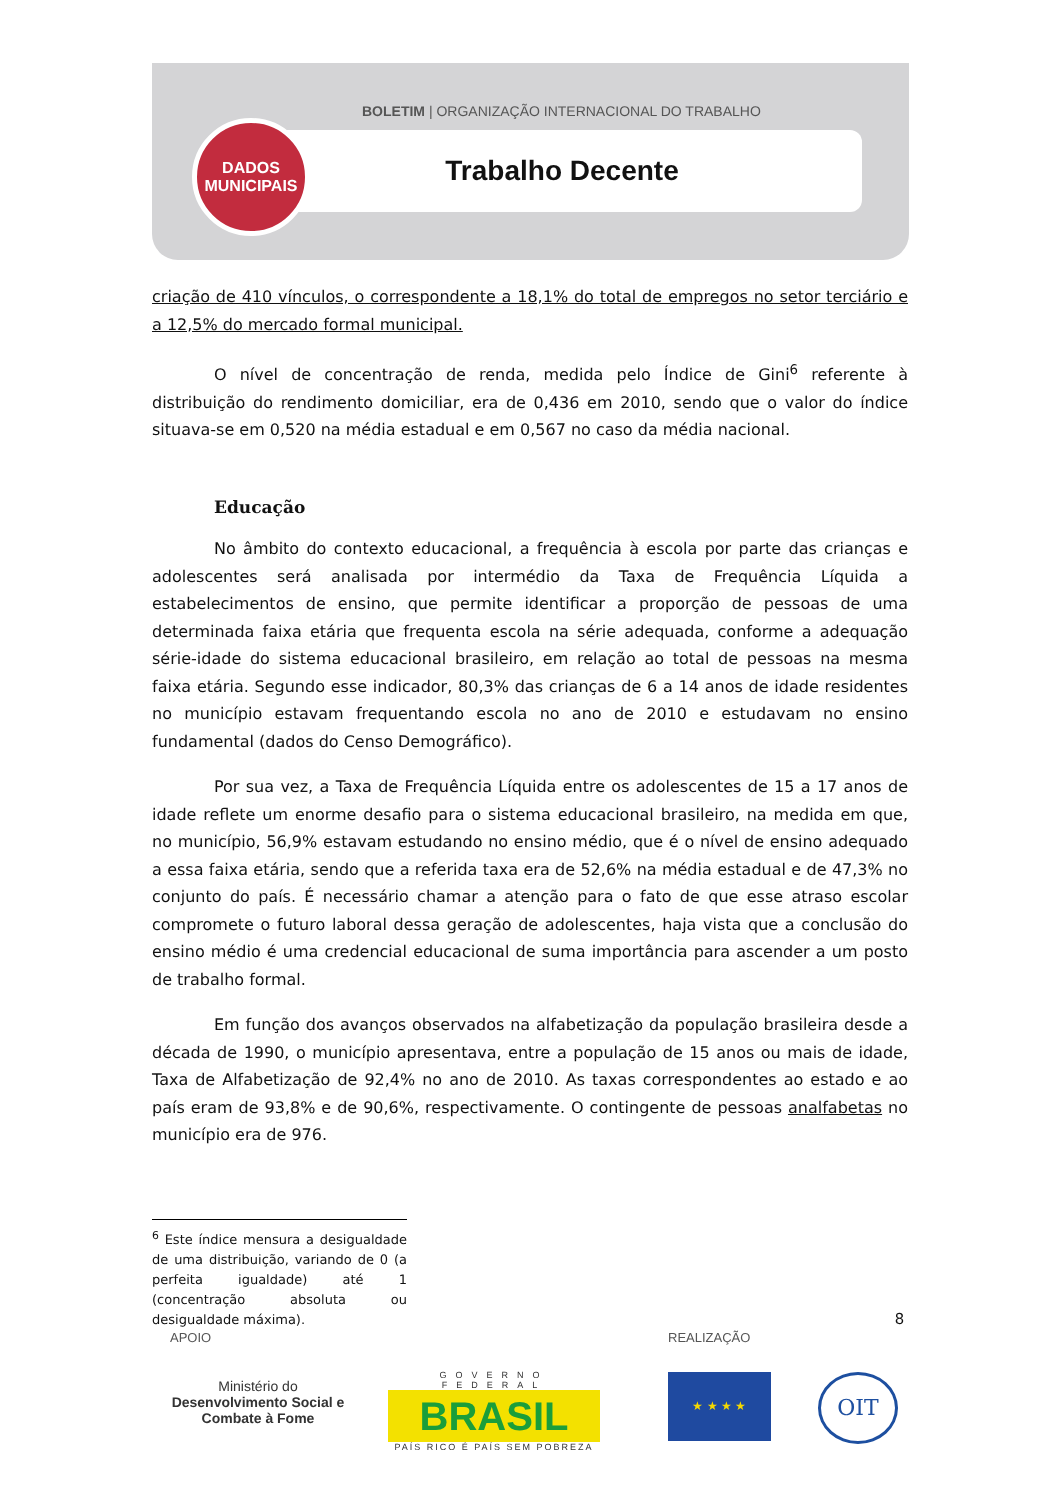BOLETIM | ORGANIZAÇÃO INTERNACIONAL DO TRABALHO
Trabalho Decente
DADOS
MUNICIPAIS
criação de 410 vínculos, o correspondente a 18,1% do total de empregos no setor terciário e a 12,5% do mercado formal municipal.
O nível de concentração de renda, medida pelo Índice de Gini<sup>6</sup> referente à distribuição do rendimento domiciliar, era de 0,436 em 2010, sendo que o valor do índice situava-se em 0,520 na média estadual e em 0,567 no caso da média nacional.
Educação
No âmbito do contexto educacional, a frequência à escola por parte das crianças e adolescentes será analisada por intermédio da Taxa de Frequência Líquida a estabelecimentos de ensino, que permite identificar a proporção de pessoas de uma determinada faixa etária que frequenta escola na série adequada, conforme a adequação série-idade do sistema educacional brasileiro, em relação ao total de pessoas na mesma faixa etária. Segundo esse indicador, 80,3% das crianças de 6 a 14 anos de idade residentes no município estavam frequentando escola no ano de 2010 e estudavam no ensino fundamental (dados do Censo Demográfico).
Por sua vez, a Taxa de Frequência Líquida entre os adolescentes de 15 a 17 anos de idade reflete um enorme desafio para o sistema educacional brasileiro, na medida em que, no município, 56,9% estavam estudando no ensino médio, que é o nível de ensino adequado a essa faixa etária, sendo que a referida taxa era de 52,6% na média estadual e de 47,3% no conjunto do país. É necessário chamar a atenção para o fato de que esse atraso escolar compromete o futuro laboral dessa geração de adolescentes, haja vista que a conclusão do ensino médio é uma credencial educacional de suma importância para ascender a um posto de trabalho formal.
Em função dos avanços observados na alfabetização da população brasileira desde a década de 1990, o município apresentava, entre a população de 15 anos ou mais de idade, Taxa de Alfabetização de 92,4% no ano de 2010. As taxas correspondentes ao estado e ao país eram de 93,8% e de 90,6%, respectivamente. O contingente de pessoas analfabetas no município era de 976.
<sup>6</sup> Este índice mensura a desigualdade de uma distribuição, variando de 0 (a perfeita igualdade) até 1 (concentração absoluta ou desigualdade máxima).
8
APOIO REALIZAÇÃO
Ministério do
Desenvolvimento Social e Combate à Fome
GOVERNO FEDERAL
BRASIL
PAÍS RICO É PAÍS SEM POBREZA
★ ★ ★ ★ OIT